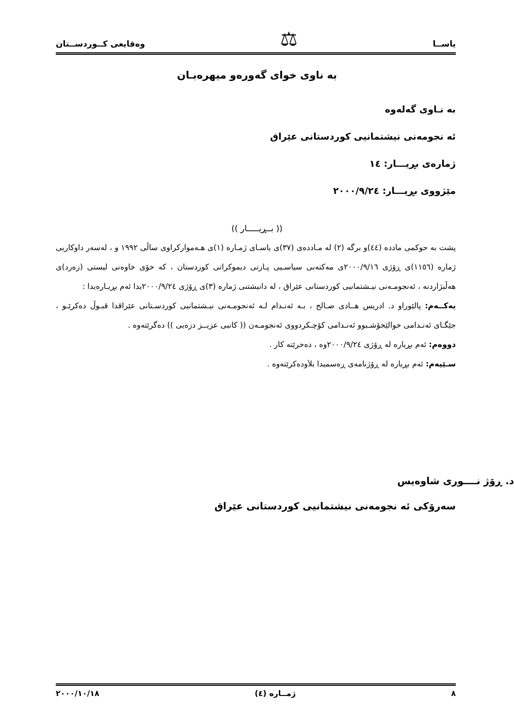یاســا ⚖ وەقایعی كــوردســتان
بە ناوی خوای گەورەو میهرەبـان
بە نـاوی گەلەوە
ئە نجومەنی نیشتمانیی كوردستانی عێراق
ژمارەی بڕیـــار: ١٤
مێژووی بڕیـــار: ٢٠٠٠/٩/٢٤
(( بــڕیـــــار ))
پشت بە حوكمی مادده (٤٤)و برگە (٢) لە مـاددەی (٣٧)ی یاسـای ژمـارە (١)ی هـەمواركراوی ساڵی ١٩٩٢ و ، لەسەر داوكاریی ژمارە (١١٥٦)ی ڕۆژی ٢٠٠٠/٩/١٦ی مەكتەبی سیاسـیی پـارتی دیموكراتی كوردستان ، كە خۆی خاوەنی لیستی (زەرد)ی هەڵبژاردنە ، ئەنجومـەنی نیـشتمانیی كوردستانی عێراق ، لە دانیشتنی ژمارە (٣)ی ڕۆژی ٢٠٠٠/٩/٢٤یدا ئەم بڕیـارەیدا :
یەكــەم: پالێوراو د. ادریس هــادی صـالح ، بـە ئەنـدام لـە ئەنجومـەنی نیـشتمانیی كوردسـتانی عێراقدا قبـوڵ دەكرێـو ، جێگـای ئەنـدامی خوالێخۆشـبوو ئەنـدامی كۆچـكردووی ئەنجومـەن (( كانبی عزیــز دزەیی )) دەگرێتەوە .
دووەم: ئەم بڕیارە لە ڕۆژی ٢٠٠٠/٩/٢٤وە ، دەخرێتە كار .
سـێیەم: ئەم بڕیارە لە ڕۆژنامەی ڕەسمیدا بلاَودەكرێتەوە .
د. ڕۆژ نــــوری شاوەیس
سەرۆكی ئە نجومەنی نیشتمانیی كوردستانی عێراق
٨ ژمــارە (٤) ٢٠٠٠/١٠/١٨